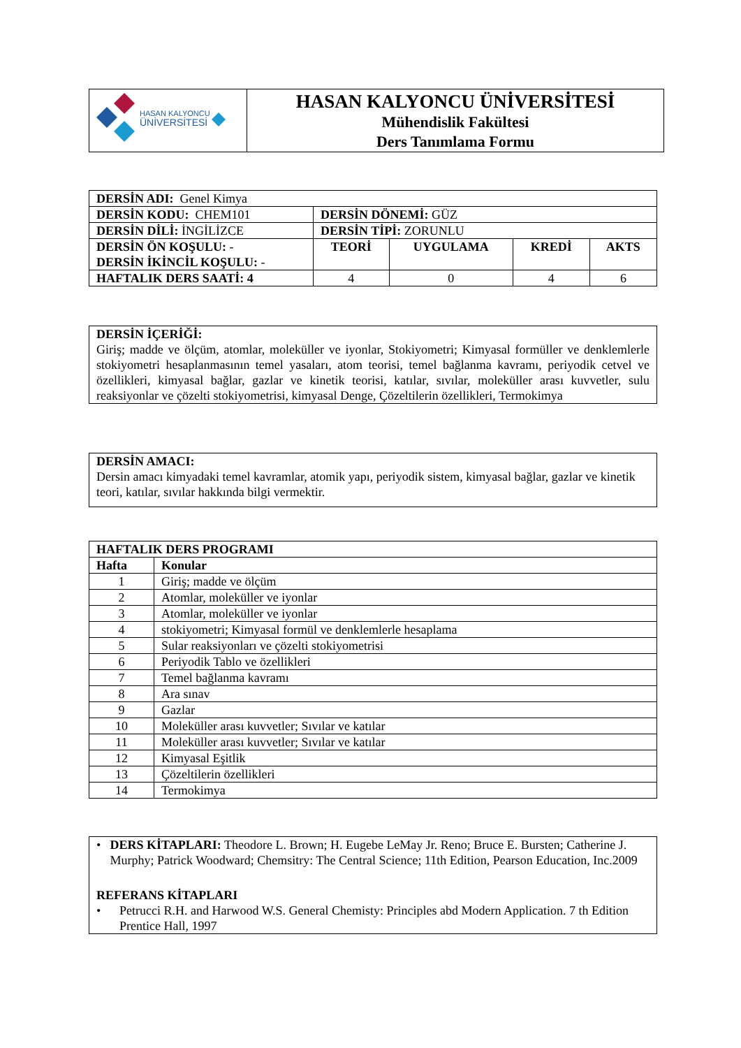| HASAN KALYONCU ÜNİVERSİTESİ | HASAN KALYONCU ÜNİVERSİTESİ Mühendislik Fakültesi Ders Tanımlama Formu |
| DERSİN ADI: Genel Kimya | | | | |
| DERSİN KODU: CHEM101 | DERSİN DÖNEMİ: GÜZ | | | |
| DERSİN DİLİ: İNGİLİZCE | DERSİN TİPİ: ZORUNLU | | | |
| DERSİN ÖN KOŞULU: - DERSİN İKİNCİL KOŞULU: - | TEORİ | UYGULAMA | KREDİ | AKTS |
| HAFTALIK DERS SAATİ: 4 | 4 | 0 | 4 | 6 |
| DERSİN İÇERİĞİ: Giriş; madde ve ölçüm, atomlar, moleküller ve iyonlar, Stokiyometri; Kimyasal formüller ve denklemlerle stokiyometri hesaplanmasının temel yasaları, atom teorisi, temel bağlanma kavramı, periyodik cetvel ve özellikleri, kimyasal bağlar, gazlar ve kinetik teorisi, katılar, sıvılar, moleküller arası kuvvetler, sulu reaksiyonlar ve çözelti stokiyometrisi, kimyasal Denge, Çözeltilerin özellikleri, Termokimya |
| DERSİN AMACI: Dersin amacı kimyadaki temel kavramlar, atomik yapı, periyodik sistem, kimyasal bağlar, gazlar ve kinetik teori, katılar, sıvılar hakkında bilgi vermektir. |
| HAFTALIK DERS PROGRAMI | |
| --- | --- |
| Hafta | Konular |
| 1 | Giriş; madde ve ölçüm |
| 2 | Atomlar, moleküller ve iyonlar |
| 3 | Atomlar, moleküller ve iyonlar |
| 4 | stokiyometri; Kimyasal formül ve denklemlerle hesaplama |
| 5 | Sular reaksiyonları ve çözelti stokiyometrisi |
| 6 | Periyodik Tablo ve özellikleri |
| 7 | Temel bağlanma kavramı |
| 8 | Ara sınav |
| 9 | Gazlar |
| 10 | Moleküller arası kuvvetler; Sıvılar ve katılar |
| 11 | Moleküller arası kuvvetler; Sıvılar ve katılar |
| 12 | Kimyasal Eşitlik |
| 13 | Çözeltilerin özellikleri |
| 14 | Termokimya |
| • DERS KİTAPLARI: Theodore L. Brown; H. Eugebe LeMay Jr. Reno; Bruce E. Bursten; Catherine J. Murphy; Patrick Woodward; Chemsitry: The Central Science; 11th Edition, Pearson Education, Inc.2009 REFERANS KİTAPLARI • Petrucci R.H. and Harwood W.S. General Chemisty: Principles abd Modern Application. 7 th Edition Prentice Hall, 1997 |